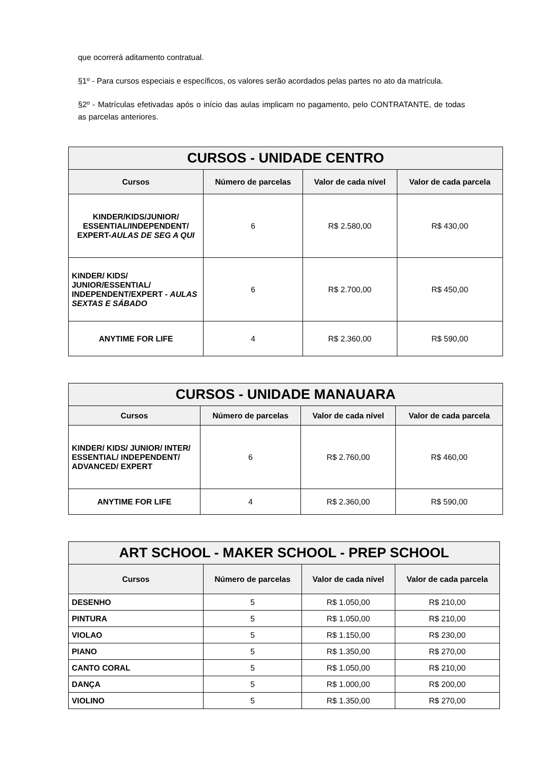que ocorrerá aditamento contratual.
§1º - Para cursos especiais e específicos, os valores serão acordados pelas partes no ato da matrícula.
§2º - Matrículas efetivadas após o início das aulas implicam no pagamento, pelo CONTRATANTE, de todas as parcelas anteriores.
| CURSOS - UNIDADE CENTRO | | | |
| --- | --- | --- | --- |
| Cursos | Número de parcelas | Valor de cada nível | Valor de cada parcela |
| KINDER/KIDS/JUNIOR/ ESSENTIAL/INDEPENDENT/ EXPERT- AULAS DE SEG A QUI | 6 | R$ 2.580,00 | R$ 430,00 |
| KINDER/ KIDS/ JUNIOR/ESSENTIAL/ INDEPENDENT/EXPERT - AULAS SEXTAS E SÁBADO | 6 | R$ 2.700,00 | R$ 450,00 |
| ANYTIME FOR LIFE | 4 | R$ 2.360,00 | R$ 590,00 |
| CURSOS - UNIDADE MANAUARA | | | |
| --- | --- | --- | --- |
| Cursos | Número de parcelas | Valor de cada nível | Valor de cada parcela |
| KINDER/ KIDS/ JUNIOR/ INTER/ ESSENTIAL/ INDEPENDENT/ ADVANCED/ EXPERT | 6 | R$ 2.760,00 | R$ 460,00 |
| ANYTIME FOR LIFE | 4 | R$ 2.360,00 | R$ 590,00 |
| ART SCHOOL - MAKER SCHOOL - PREP SCHOOL | | | |
| --- | --- | --- | --- |
| Cursos | Número de parcelas | Valor de cada nível | Valor de cada parcela |
| DESENHO | 5 | R$ 1.050,00 | R$ 210,00 |
| PINTURA | 5 | R$ 1.050,00 | R$ 210,00 |
| VIOLAO | 5 | R$ 1.150,00 | R$ 230,00 |
| PIANO | 5 | R$ 1.350,00 | R$ 270,00 |
| CANTO CORAL | 5 | R$ 1.050,00 | R$ 210,00 |
| DANÇA | 5 | R$ 1.000,00 | R$ 200,00 |
| VIOLINO | 5 | R$ 1.350,00 | R$ 270,00 |